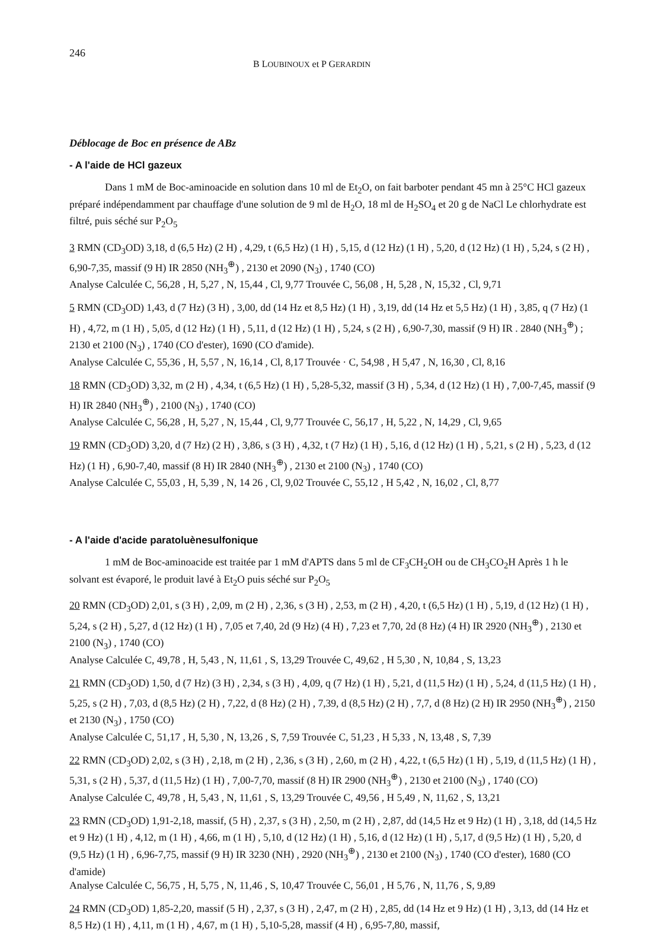246 B LOUBINOUX et P GERARDIN
Déblocage de Boc en présence de ABz
- A l'aide de HCl gazeux
Dans 1 mM de Boc-aminoacide en solution dans 10 ml de Et<sub>2</sub>O, on fait barboter pendant 45 mn à 25°C HCl gazeux préparé indépendamment par chauffage d'une solution de 9 ml de H<sub>2</sub>O, 18 ml de H<sub>2</sub>SO<sub>4</sub> et 20 g de NaCl Le chlorhydrate est filtré, puis séché sur P<sub>2</sub>O<sub>5</sub>
3 RMN (CD<sub>3</sub>OD) 3,18, d (6,5 Hz) (2 H) , 4,29, t (6,5 Hz) (1 H) , 5,15, d (12 Hz) (1 H) , 5,20, d (12 Hz) (1 H) , 5,24, s (2 H) , 6,90-7,35, massif (9 H) IR 2850 (NH<sub>3</sub><sup>⊕</sup>) , 2130 et 2090 (N<sub>3</sub>) , 1740 (CO)
Analyse Calculée C, 56,28 , H, 5,27 , N, 15,44 , Cl, 9,77 Trouvée C, 56,08 , H, 5,28 , N, 15,32 , Cl, 9,71
5 RMN (CD<sub>3</sub>OD) 1,43, d (7 Hz) (3 H) , 3,00, dd (14 Hz et 8,5 Hz) (1 H) , 3,19, dd (14 Hz et 5,5 Hz) (1 H) , 3,85, q (7 Hz) (1 H) , 4,72, m (1 H) , 5,05, d (12 Hz) (1 H) , 5,11, d (12 Hz) (1 H) , 5,24, s (2 H) , 6,90-7,30, massif (9 H) IR . 2840 (NH<sub>3</sub><sup>⊕</sup>) ; 2130 et 2100 (N<sub>3</sub>) , 1740 (CO d'ester), 1690 (CO d'amide).
Analyse Calculée C, 55,36 , H, 5,57 , N, 16,14 , Cl, 8,17 Trouvée · C, 54,98 , H 5,47 , N, 16,30 , Cl, 8,16
18 RMN (CD<sub>3</sub>OD) 3,32, m (2 H) , 4,34, t (6,5 Hz) (1 H) , 5,28-5,32, massif (3 H) , 5,34, d (12 Hz) (1 H) , 7,00-7,45, massif (9 H) IR 2840 (NH<sub>3</sub><sup>⊕</sup>) , 2100 (N<sub>3</sub>) , 1740 (CO)
Analyse Calculée C, 56,28 , H, 5,27 , N, 15,44 , Cl, 9,77 Trouvée C, 56,17 , H, 5,22 , N, 14,29 , Cl, 9,65
19 RMN (CD<sub>3</sub>OD) 3,20, d (7 Hz) (2 H) , 3,86, s (3 H) , 4,32, t (7 Hz) (1 H) , 5,16, d (12 Hz) (1 H) , 5,21, s (2 H) , 5,23, d (12 Hz) (1 H) , 6,90-7,40, massif (8 H) IR 2840 (NH<sub>3</sub><sup>⊕</sup>) , 2130 et 2100 (N<sub>3</sub>) , 1740 (CO)
Analyse Calculée C, 55,03 , H, 5,39 , N, 14 26 , Cl, 9,02 Trouvée C, 55,12 , H 5,42 , N, 16,02 , Cl, 8,77
- A l'aide d'acide paratoluènesulfonique
1 mM de Boc-aminoacide est traitée par 1 mM d'APTS dans 5 ml de CF<sub>3</sub>CH<sub>2</sub>OH ou de CH<sub>3</sub>CO<sub>2</sub>H Après 1 h le solvant est évaporé, le produit lavé à Et<sub>2</sub>O puis séché sur P<sub>2</sub>O<sub>5</sub>
20 RMN (CD<sub>3</sub>OD) 2,01, s (3 H) , 2,09, m (2 H) , 2,36, s (3 H) , 2,53, m (2 H) , 4,20, t (6,5 Hz) (1 H) , 5,19, d (12 Hz) (1 H) , 5,24, s (2 H) , 5,27, d (12 Hz) (1 H) , 7,05 et 7,40, 2d (9 Hz) (4 H) , 7,23 et 7,70, 2d (8 Hz) (4 H) IR 2920 (NH<sub>3</sub><sup>⊕</sup>) , 2130 et 2100 (N<sub>3</sub>) , 1740 (CO)
Analyse Calculée C, 49,78 , H, 5,43 , N, 11,61 , S, 13,29 Trouvée C, 49,62 , H 5,30 , N, 10,84 , S, 13,23
21 RMN (CD<sub>3</sub>OD) 1,50, d (7 Hz) (3 H) , 2,34, s (3 H) , 4,09, q (7 Hz) (1 H) , 5,21, d (11,5 Hz) (1 H) , 5,24, d (11,5 Hz) (1 H) , 5,25, s (2 H) , 7,03, d (8,5 Hz) (2 H) , 7,22, d (8 Hz) (2 H) , 7,39, d (8,5 Hz) (2 H) , 7,7, d (8 Hz) (2 H) IR 2950 (NH<sub>3</sub><sup>⊕</sup>) , 2150 et 2130 (N<sub>3</sub>) , 1750 (CO)
Analyse Calculée C, 51,17 , H, 5,30 , N, 13,26 , S, 7,59 Trouvée C, 51,23 , H 5,33 , N, 13,48 , S, 7,39
22 RMN (CD<sub>3</sub>OD) 2,02, s (3 H) , 2,18, m (2 H) , 2,36, s (3 H) , 2,60, m (2 H) , 4,22, t (6,5 Hz) (1 H) , 5,19, d (11,5 Hz) (1 H) , 5,31, s (2 H) , 5,37, d (11,5 Hz) (1 H) , 7,00-7,70, massif (8 H) IR 2900 (NH<sub>3</sub><sup>⊕</sup>) , 2130 et 2100 (N<sub>3</sub>) , 1740 (CO)
Analyse Calculée C, 49,78 , H, 5,43 , N, 11,61 , S, 13,29 Trouvée C, 49,56 , H 5,49 , N, 11,62 , S, 13,21
23 RMN (CD<sub>3</sub>OD) 1,91-2,18, massif, (5 H) , 2,37, s (3 H) , 2,50, m (2 H) , 2,87, dd (14,5 Hz et 9 Hz) (1 H) , 3,18, dd (14,5 Hz et 9 Hz) (1 H) , 4,12, m (1 H) , 4,66, m (1 H) , 5,10, d (12 Hz) (1 H) , 5,16, d (12 Hz) (1 H) , 5,17, d (9,5 Hz) (1 H) , 5,20, d (9,5 Hz) (1 H) , 6,96-7,75, massif (9 H) IR 3230 (NH) , 2920 (NH<sub>3</sub><sup>⊕</sup>) , 2130 et 2100 (N<sub>3</sub>) , 1740 (CO d'ester), 1680 (CO d'amide)
Analyse Calculée C, 56,75 , H, 5,75 , N, 11,46 , S, 10,47 Trouvée C, 56,01 , H 5,76 , N, 11,76 , S, 9,89
24 RMN (CD<sub>3</sub>OD) 1,85-2,20, massif (5 H) , 2,37, s (3 H) , 2,47, m (2 H) , 2,85, dd (14 Hz et 9 Hz) (1 H) , 3,13, dd (14 Hz et 8,5 Hz) (1 H) , 4,11, m (1 H) , 4,67, m (1 H) , 5,10-5,28, massif (4 H) , 6,95-7,80, massif,